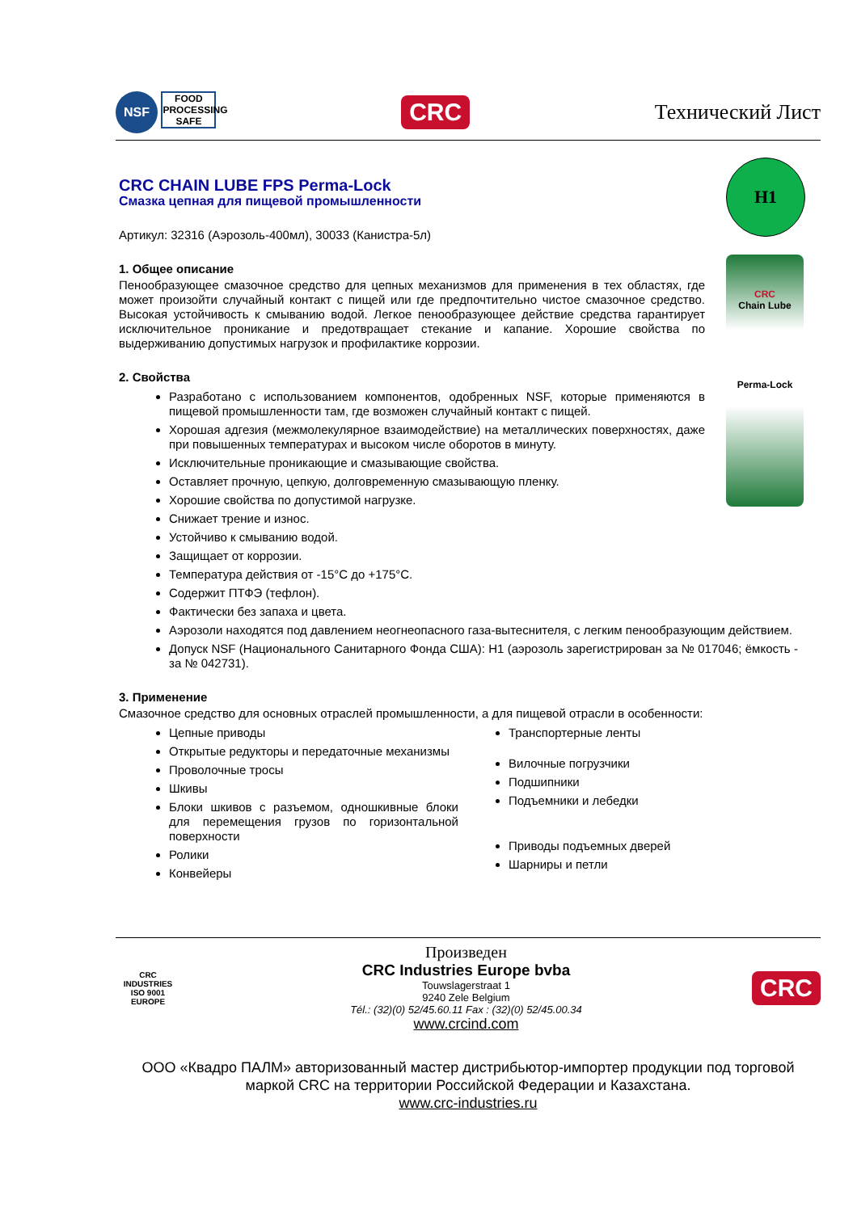NSF FOOD PROCESSING SAFE
CRC
Технический Лист
H1
CRC
Chain Lube
Perma-Lock
CRC CHAIN LUBE FPS Perma-Lock
Смазка цепная для пищевой промышленности
Артикул: 32316 (Аэрозоль-400мл), 30033 (Канистра-5л)
1. Общее описание
Пенообразующее смазочное средство для цепных механизмов для применения в тех областях, где может произойти случайный контакт с пищей или где предпочтительно чистое смазочное средство. Высокая устойчивость к смыванию водой. Легкое пенообразующее действие средства гарантирует исключительное проникание и предотвращает стекание и капание. Хорошие свойства по выдерживанию допустимых нагрузок и профилактике коррозии.
2. Свойства
Разработано с использованием компонентов, одобренных NSF, которые применяются в пищевой промышленности там, где возможен случайный контакт с пищей.
Хорошая адгезия (межмолекулярное взаимодействие) на металлических поверхностях, даже при повышенных температурах и высоком числе оборотов в минуту.
Исключительные проникающие и смазывающие свойства.
Оставляет прочную, цепкую, долговременную смазывающую пленку.
Хорошие свойства по допустимой нагрузке.
Снижает трение и износ.
Устойчиво к смыванию водой.
Защищает от коррозии.
Температура действия от -15°С до +175°С.
Содержит ПТФЭ (тефлон).
Фактически без запаха и цвета.
Аэрозоли находятся под давлением неогнеопасного газа-вытеснителя, с легким пенообразующим действием.
Допуск NSF (Национального Санитарного Фонда США): H1 (аэрозоль зарегистрирован за № 017046; ёмкость - за № 042731).
3. Применение
Смазочное средство для основных отраслей промышленности, а для пищевой отрасли в особенности:
Цепные приводы
Открытые редукторы и передаточные механизмы
Проволочные тросы
Шкивы
Блоки шкивов с разъемом, одношкивные блоки для перемещения грузов по горизонтальной поверхности
Ролики
Конвейеры
Транспортерные ленты
Вилочные погрузчики
Подшипники
Подъемники и лебедки
Приводы подъемных дверей
Шарниры и петли
CRC INDUSTRIES ISO 9001 EUROPE
Произведен
CRC Industries Europe bvba
Touwslagerstraat 1
9240 Zele Belgium
Tél.: (32)(0) 52/45.60.11 Fax : (32)(0) 52/45.00.34
www.crcind.com
CRC
ООО «Квадро ПАЛМ» авторизованный мастер дистрибьютор-импортер продукции под торговой маркой CRC на территории Российской Федерации и Казахстана.
www.crc-industries.ru